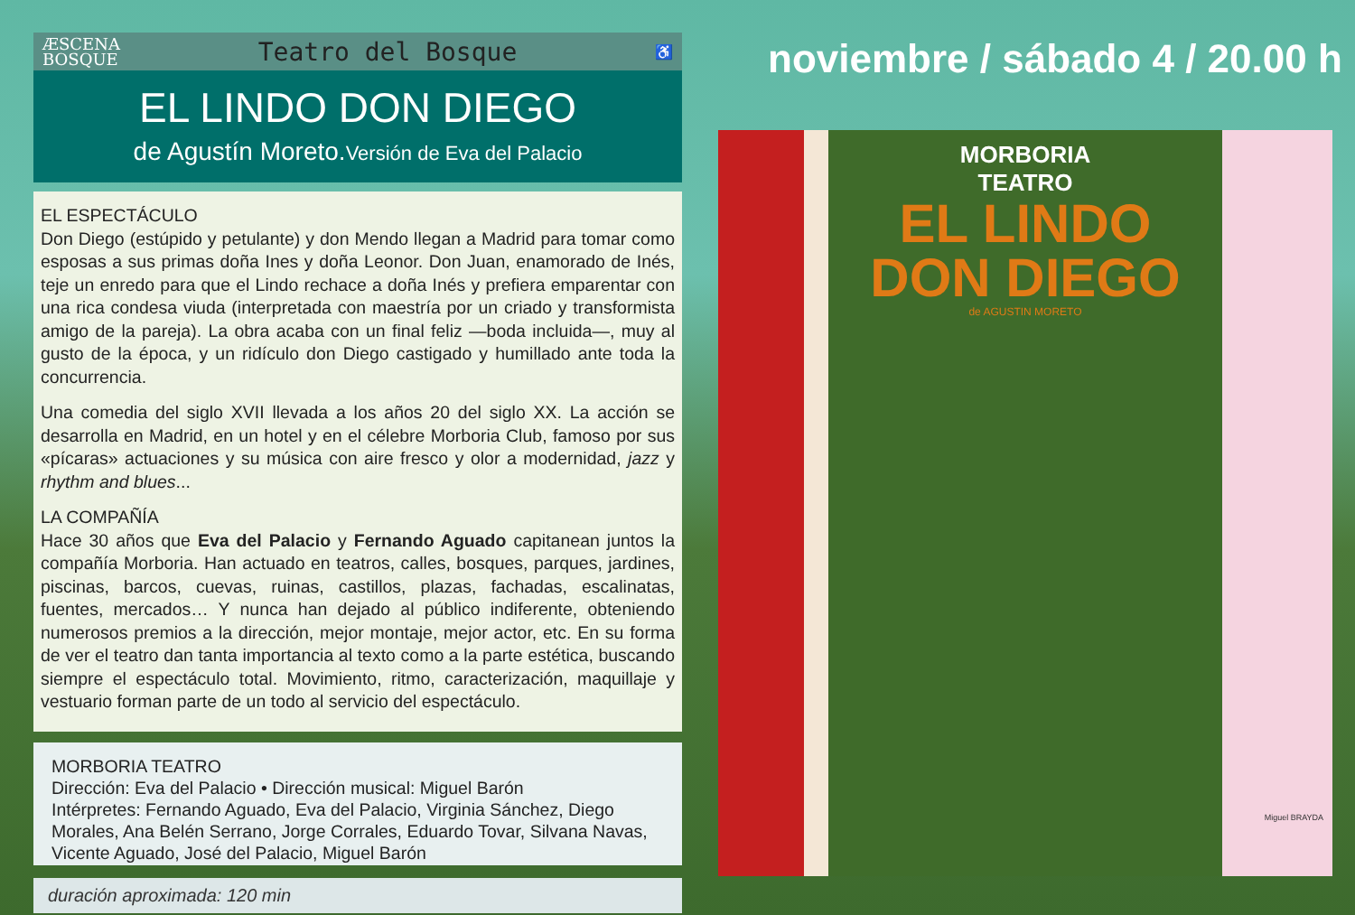ÆSCENA
BOSQUE Teatro del Bosque ♿
EL LINDO DON DIEGO
de Agustín Moreto.Versión de Eva del Palacio
EL ESPECTÁCULO
Don Diego (estúpido y petulante) y don Mendo llegan a Madrid para tomar como esposas a sus primas doña Ines y doña Leonor. Don Juan, enamorado de Inés, teje un enredo para que el Lindo rechace a doña Inés y prefiera emparentar con una rica condesa viuda (interpretada con maestría por un criado y transformista amigo de la pareja). La obra acaba con un final feliz —boda incluida—, muy al gusto de la época, y un ridículo don Diego castigado y humillado ante toda la concurrencia.
Una comedia del siglo XVII llevada a los años 20 del siglo XX. La acción se desarrolla en Madrid, en un hotel y en el célebre Morboria Club, famoso por sus «pícaras» actuaciones y su música con aire fresco y olor a modernidad, jazz y rhythm and blues...
LA COMPAÑÍA
Hace 30 años que Eva del Palacio y Fernando Aguado capitanean juntos la compañía Morboria. Han actuado en teatros, calles, bosques, parques, jardines, piscinas, barcos, cuevas, ruinas, castillos, plazas, fachadas, escalinatas, fuentes, mercados… Y nunca han dejado al público indiferente, obteniendo numerosos premios a la dirección, mejor montaje, mejor actor, etc. En su forma de ver el teatro dan tanta importancia al texto como a la parte estética, buscando siempre el espectáculo total. Movimiento, ritmo, caracterización, maquillaje y vestuario forman parte de un todo al servicio del espectáculo.
MORBORIA TEATRO
Dirección: Eva del Palacio • Dirección musical: Miguel Barón
Intérpretes: Fernando Aguado, Eva del Palacio, Virginia Sánchez, Diego Morales, Ana Belén Serrano, Jorge Corrales, Eduardo Tovar, Silvana Navas, Vicente Aguado, José del Palacio, Miguel Barón
duración aproximada: 120 min
noviembre / sábado 4 / 20.00 h
MORBORIA
TEATRO
EL LINDO
DON DIEGO
de AGUSTIN MORETO
Miguel BRAYDA